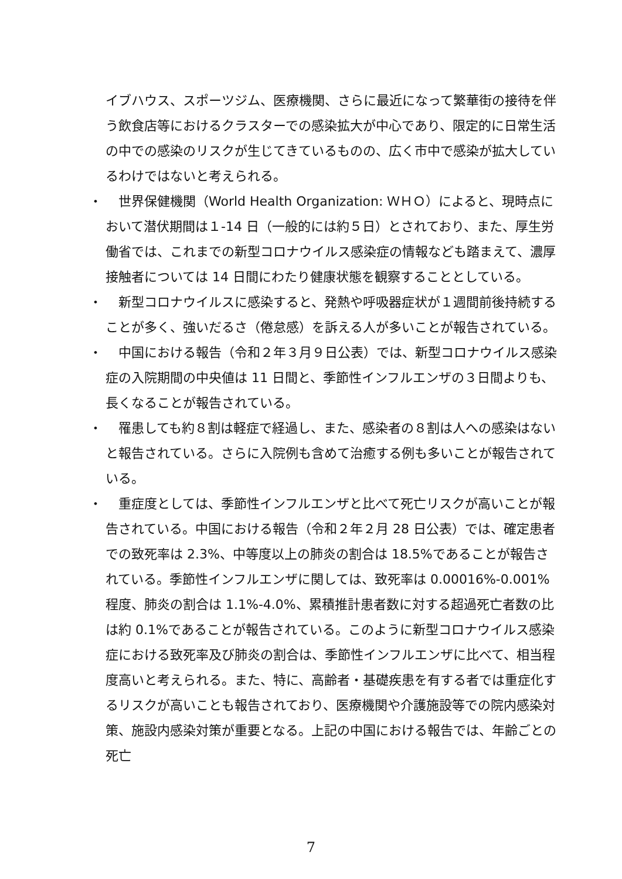イブハウス、スポーツジム、医療機関、さらに最近になって繁華街の接待を伴う飲食店等におけるクラスターでの感染拡大が中心であり、限定的に日常生活の中での感染のリスクが生じてきているものの、広く市中で感染が拡大しているわけではないと考えられる。
・ 　世界保健機関（World Health Organization: ＷＨＯ）によると、現時点において潜伏期間は１-14 日（一般的には約５日）とされており、また、厚生労働省では、これまでの新型コロナウイルス感染症の情報なども踏まえて、濃厚接触者については 14 日間にわたり健康状態を観察することとしている。
・ 　新型コロナウイルスに感染すると、発熱や呼吸器症状が１週間前後持続することが多く、強いだるさ（倦怠感）を訴える人が多いことが報告されている。
・ 　中国における報告（令和２年３月９日公表）では、新型コロナウイルス感染症の入院期間の中央値は 11 日間と、季節性インフルエンザの３日間よりも、長くなることが報告されている。
・ 　罹患しても約８割は軽症で経過し、また、感染者の８割は人への感染はないと報告されている。さらに入院例も含めて治癒する例も多いことが報告されている。
・ 　重症度としては、季節性インフルエンザと比べて死亡リスクが高いことが報告されている。中国における報告（令和２年２月 28 日公表）では、確定患者での致死率は 2.3%、中等度以上の肺炎の割合は 18.5%であることが報告されている。季節性インフルエンザに関しては、致死率は 0.00016%-0.001%程度、肺炎の割合は 1.1%-4.0%、累積推計患者数に対する超過死亡者数の比は約 0.1%であることが報告されている。このように新型コロナウイルス感染症における致死率及び肺炎の割合は、季節性インフルエンザに比べて、相当程度高いと考えられる。また、特に、高齢者・基礎疾患を有する者では重症化するリスクが高いことも報告されており、医療機関や介護施設等での院内感染対策、施設内感染対策が重要となる。上記の中国における報告では、年齢ごとの死亡
7